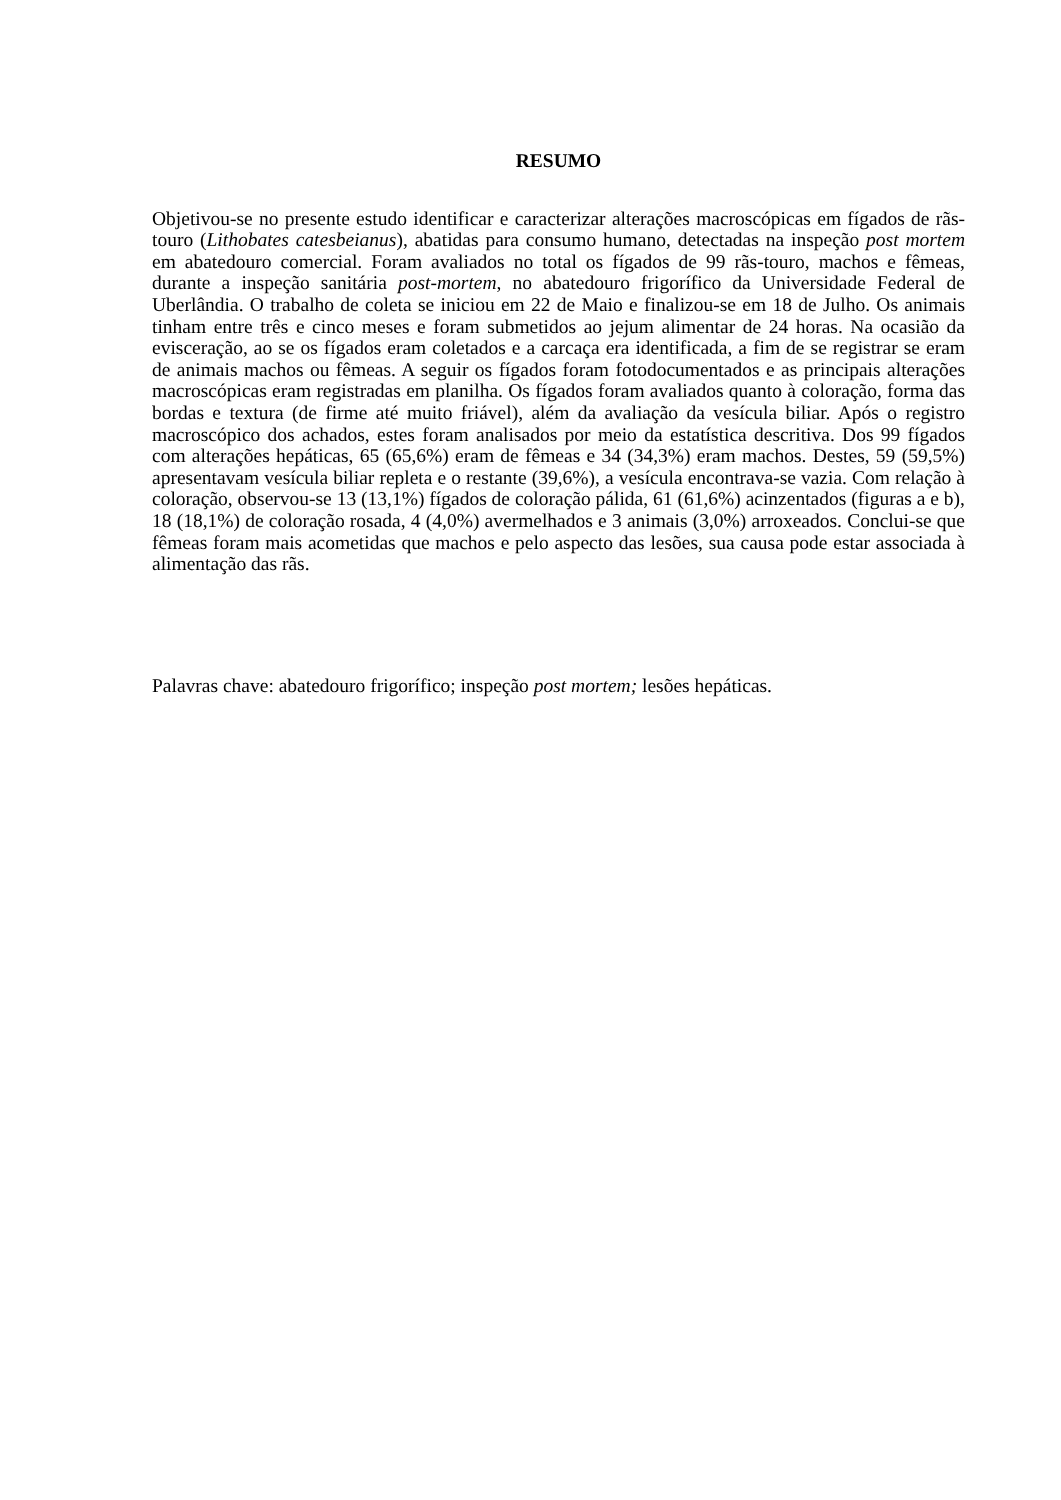RESUMO
Objetivou-se no presente estudo identificar e caracterizar alterações macroscópicas em fígados de rãs-touro (Lithobates catesbeianus), abatidas para consumo humano, detectadas na inspeção post mortem em abatedouro comercial. Foram avaliados no total os fígados de 99 rãs-touro, machos e fêmeas, durante a inspeção sanitária post-mortem, no abatedouro frigorífico da Universidade Federal de Uberlândia. O trabalho de coleta se iniciou em 22 de Maio e finalizou-se em 18 de Julho. Os animais tinham entre três e cinco meses e foram submetidos ao jejum alimentar de 24 horas. Na ocasião da evisceração, ao se os fígados eram coletados e a carcaça era identificada, a fim de se registrar se eram de animais machos ou fêmeas. A seguir os fígados foram fotodocumentados e as principais alterações macroscópicas eram registradas em planilha. Os fígados foram avaliados quanto à coloração, forma das bordas e textura (de firme até muito friável), além da avaliação da vesícula biliar. Após o registro macroscópico dos achados, estes foram analisados por meio da estatística descritiva. Dos 99 fígados com alterações hepáticas, 65 (65,6%) eram de fêmeas e 34 (34,3%) eram machos. Destes, 59 (59,5%) apresentavam vesícula biliar repleta e o restante (39,6%), a vesícula encontrava-se vazia. Com relação à coloração, observou-se 13 (13,1%) fígados de coloração pálida, 61 (61,6%) acinzentados (figuras a e b), 18 (18,1%) de coloração rosada, 4 (4,0%) avermelhados e 3 animais (3,0%) arroxeados. Conclui-se que fêmeas foram mais acometidas que machos e pelo aspecto das lesões, sua causa pode estar associada à alimentação das rãs.
Palavras chave: abatedouro frigorífico; inspeção post mortem; lesões hepáticas.